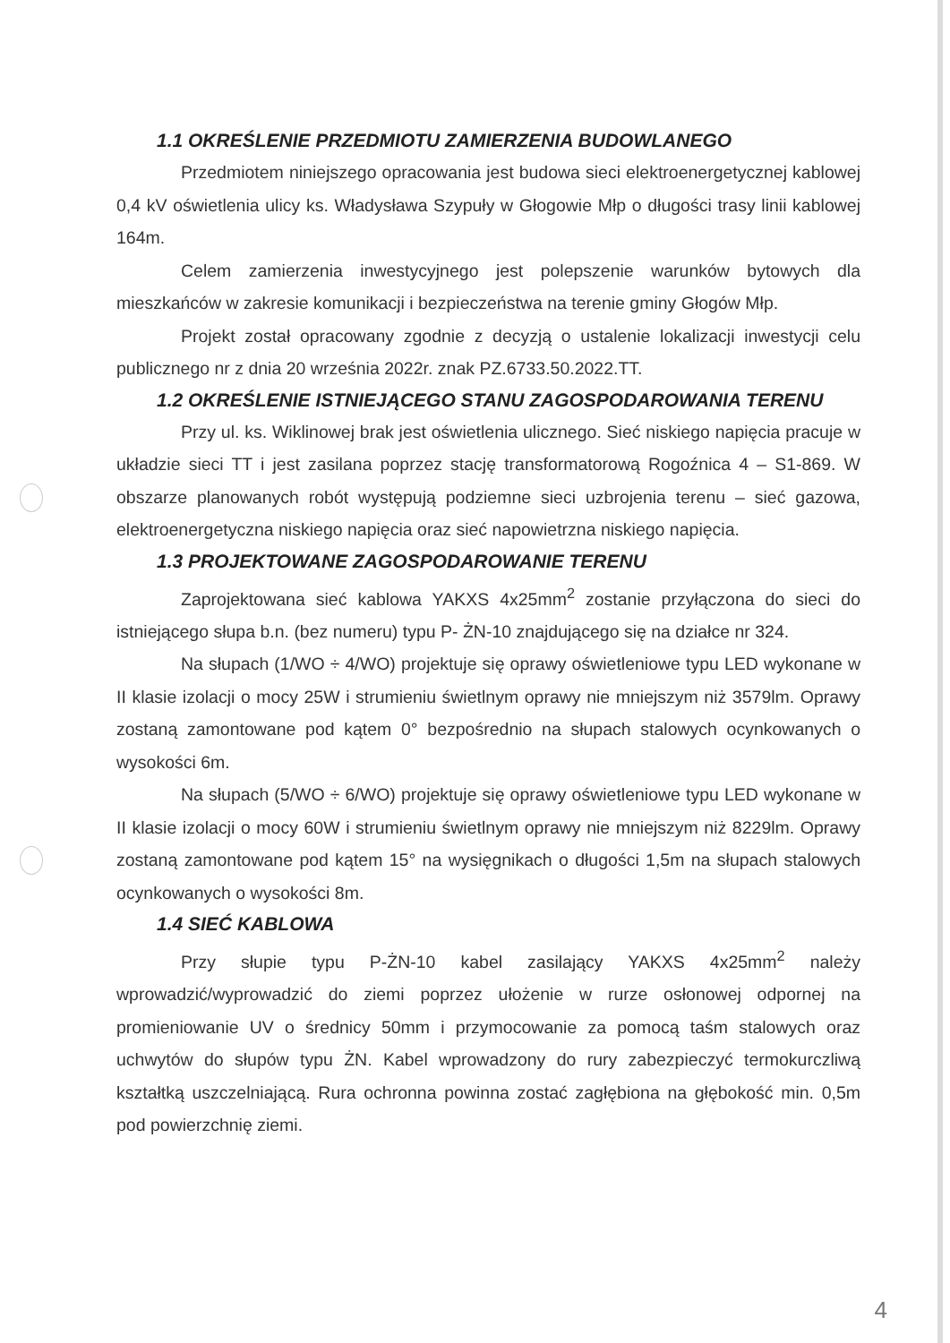1.1 OKREŚLENIE PRZEDMIOTU ZAMIERZENIA BUDOWLANEGO
Przedmiotem niniejszego opracowania jest budowa sieci elektroenergetycznej kablowej 0,4 kV oświetlenia ulicy ks. Władysława Szypuły w Głogowie Młp o długości trasy linii kablowej 164m.
Celem zamierzenia inwestycyjnego jest polepszenie warunków bytowych dla mieszkańców w zakresie komunikacji i bezpieczeństwa na terenie gminy Głogów Młp.
Projekt został opracowany zgodnie z decyzją o ustalenie lokalizacji inwestycji celu publicznego nr z dnia 20 września 2022r. znak PZ.6733.50.2022.TT.
1.2 OKREŚLENIE ISTNIEJĄCEGO STANU ZAGOSPODAROWANIA TERENU
Przy ul. ks. Wiklinowej brak jest oświetlenia ulicznego. Sieć niskiego napięcia pracuje w układzie sieci TT i jest zasilana poprzez stację transformatorową Rogoźnica 4 – S1-869. W obszarze planowanych robót występują podziemne sieci uzbrojenia terenu – sieć gazowa, elektroenergetyczna niskiego napięcia oraz sieć napowietrzna niskiego napięcia.
1.3 PROJEKTOWANE ZAGOSPODAROWANIE TERENU
Zaprojektowana sieć kablowa YAKXS 4x25mm<sup>2</sup> zostanie przyłączona do sieci do istniejącego słupa b.n. (bez numeru) typu P- ŻN-10 znajdującego się na działce nr 324.
Na słupach (1/WO ÷ 4/WO) projektuje się oprawy oświetleniowe typu LED wykonane w II klasie izolacji o mocy 25W i strumieniu świetlnym oprawy nie mniejszym niż 3579lm. Oprawy zostaną zamontowane pod kątem 0° bezpośrednio na słupach stalowych ocynkowanych o wysokości 6m.
Na słupach (5/WO ÷ 6/WO) projektuje się oprawy oświetleniowe typu LED wykonane w II klasie izolacji o mocy 60W i strumieniu świetlnym oprawy nie mniejszym niż 8229lm. Oprawy zostaną zamontowane pod kątem 15° na wysięgnikach o długości 1,5m na słupach stalowych ocynkowanych o wysokości 8m.
1.4 SIEĆ KABLOWA
Przy słupie typu P-ŻN-10 kabel zasilający YAKXS 4x25mm<sup>2</sup> należy wprowadzić/wyprowadzić do ziemi poprzez ułożenie w rurze osłonowej odpornej na promieniowanie UV o średnicy 50mm i przymocowanie za pomocą taśm stalowych oraz uchwytów do słupów typu ŻN. Kabel wprowadzony do rury zabezpieczyć termokurczliwą kształtką uszczelniającą. Rura ochronna powinna zostać zagłębiona na głębokość min. 0,5m pod powierzchnię ziemi.
4